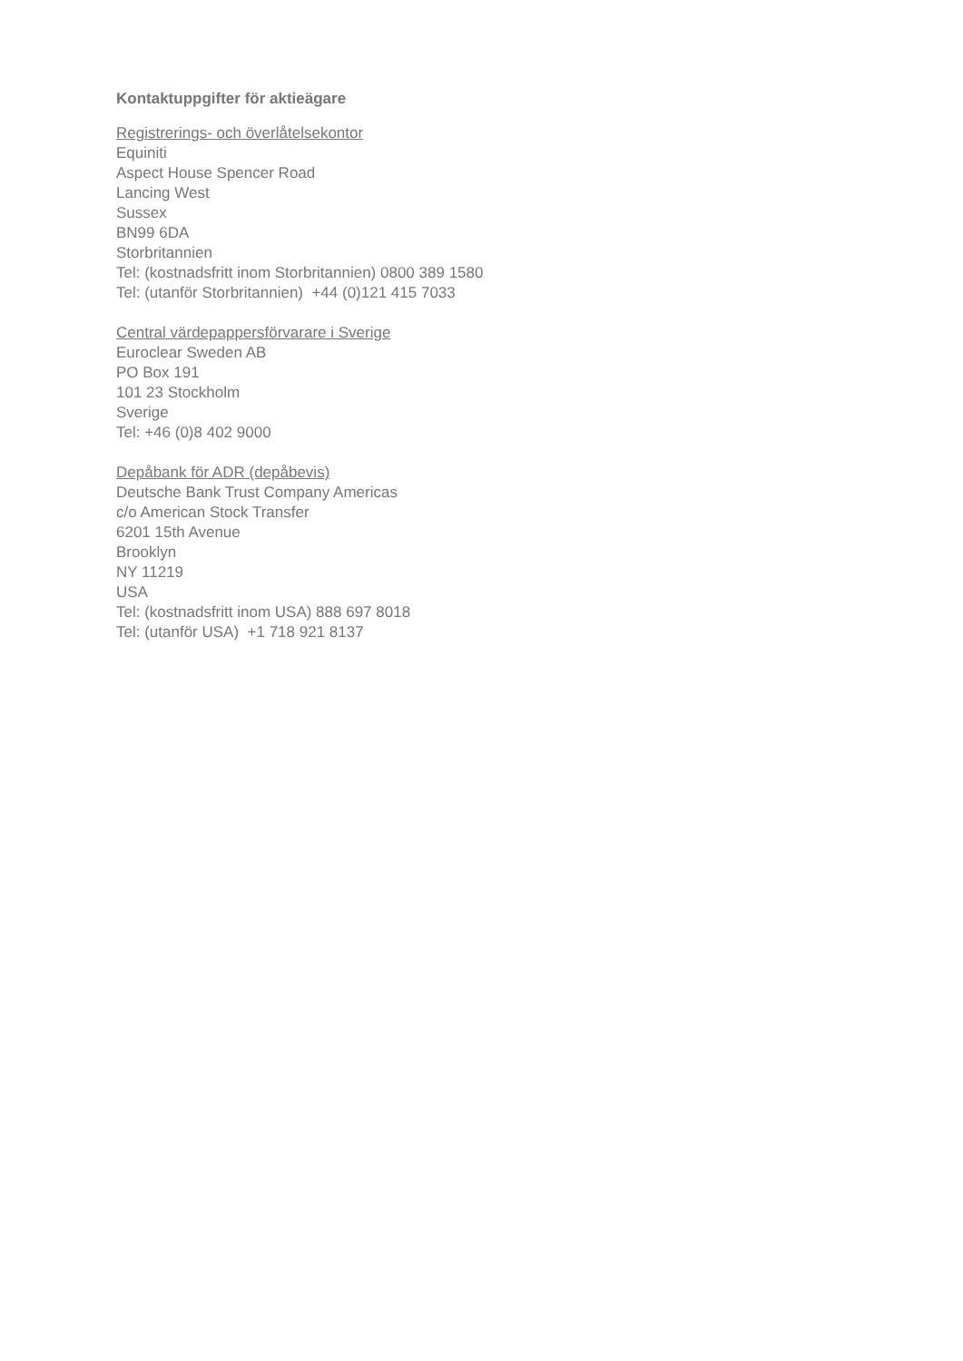Kontaktuppgifter för aktieägare
Registrerings- och överlåtelsekontor
Equiniti
Aspect House Spencer Road
Lancing West
Sussex
BN99 6DA
Storbritannien
Tel: (kostnadsfritt inom Storbritannien) 0800 389 1580
Tel: (utanför Storbritannien) +44 (0)121 415 7033
Central värdepappersförvarare i Sverige
Euroclear Sweden AB
PO Box 191
101 23 Stockholm
Sverige
Tel: +46 (0)8 402 9000
Depåbank för ADR (depåbevis)
Deutsche Bank Trust Company Americas
c/o American Stock Transfer
6201 15th Avenue
Brooklyn
NY 11219
USA
Tel: (kostnadsfritt inom USA) 888 697 8018
Tel: (utanför USA) +1 718 921 8137